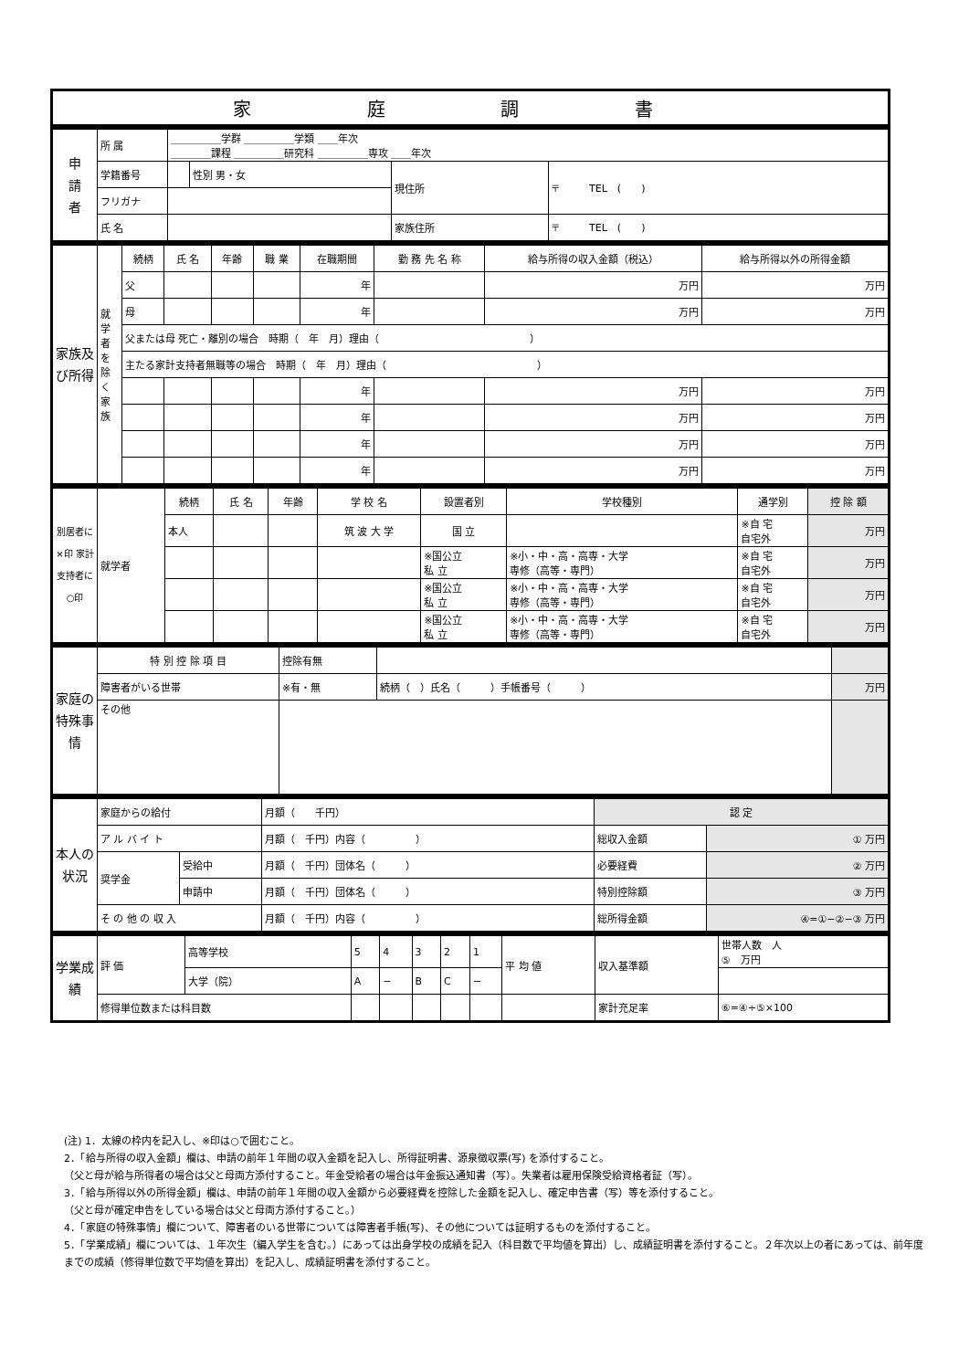| 家 庭 調 書 |
| --- |
| 申 請 者 | 所 属 | ＿＿＿＿＿学群 ＿＿＿＿＿学類 ＿＿年次 ＿＿＿＿課程 ＿＿＿＿＿研究科 ＿＿＿＿＿専攻 ＿＿年次 | | | |
| | 学籍番号 | | 性別 男・女 | 現住所 | 〒 TEL ( ) |
| | フリガナ | | | | |
| | 氏 名 | | | 家族住所 | 〒 TEL ( ) |
| 家族及び所得 | 就学者を除く家族 | 続柄 | 氏 名 | 年齢 | 職 業 | 在職期間 | 勤 務 先 名 称 | 給与所得の収入金額（税込） | 給与所得以外の所得金額 |
| | | 父 | | | | 年 | | 万円 | 万円 |
| | | 母 | | | | 年 | | 万円 | 万円 |
| | | 父または母 死亡・離別の場合 時期（ 年 月）理由（ ） | | | | | | | |
| | | 主たる家計支持者無職等の場合 時期（ 年 月）理由（ ） | | | | | | | |
| | | | | | | 年 | | 万円 | 万円 |
| | | | | | | 年 | | 万円 | 万円 |
| | | | | | | 年 | | 万円 | 万円 |
| | | | | | | 年 | | 万円 | 万円 |
| 別居者に×印 家計支持者に○印 | 就学者 | 続柄 | 氏 名 | 年齢 | 学 校 名 | 設置者別 | 学校種別 | 通学別 | 控 除 額 |
| | | 本人 | | | 筑 波 大 学 | 国 立 | | ※自 宅 自宅外 | 万円 |
| | | | | | | ※国公立 私 立 | ※小・中・高・高専・大学 専修（高等・専門） | ※自 宅 自宅外 | 万円 |
| | | | | | | ※国公立 私 立 | ※小・中・高・高専・大学 専修（高等・専門） | ※自 宅 自宅外 | 万円 |
| | | | | | | ※国公立 私 立 | ※小・中・高・高専・大学 専修（高等・専門） | ※自 宅 自宅外 | 万円 |
| 家庭の特殊事情 | 特 別 控 除 項 目 | 控除有無 | | |
| | 障害者がいる世帯 | ※有・無 | 続柄（ ）氏名（ ）手帳番号（ ） | 万円 |
| | その他 | | | |
| 本人の状況 | 家庭からの給付 | | 月額（ 千円） | 認 定 | |
| | ア ル バ イ ト | | 月額（ 千円）内容（ ） | 総収入金額 | ① 万円 |
| | 奨学金 | 受給中 | 月額（ 千円）団体名（ ） | 必要経費 | ② 万円 |
| | | 申請中 | 月額（ 千円）団体名（ ） | 特別控除額 | ③ 万円 |
| | そ の 他 の 収 入 | | 月額（ 千円）内容（ ） | 総所得金額 | ④=①−②−③ 万円 |
| 学業成績 | 評 価 | 高等学校 | 5 | 4 | 3 | 2 | 1 | 平 均 値 | 収入基準額 | 世帯人数 人 ⑤ 万円 |
| | | 大学（院） | A | − | B | C | − | | | |
| | 修得単位数または科目数 | | | | | | | | 家計充足率 | ⑥=④÷⑤×100 |
(注) 1．太線の枠内を記入し、※印は○で囲むこと。
2．「給与所得の収入金額」欄は、申請の前年１年間の収入金額を記入し、所得証明書、源泉徴収票(写) を添付すること。
（父と母が給与所得者の場合は父と母両方添付すること。年金受給者の場合は年金振込通知書（写）。失業者は雇用保険受給資格者証（写）。
3．「給与所得以外の所得金額」欄は、申請の前年１年間の収入金額から必要経費を控除した金額を記入し、確定申告書（写）等を添付すること。
（父と母が確定申告をしている場合は父と母両方添付すること。）
4．「家庭の特殊事情」欄について、障害者のいる世帯については障害者手帳(写)、その他については証明するものを添付すること。
5．「学業成績」欄については、１年次生（編入学生を含む。）にあっては出身学校の成績を記入（科目数で平均値を算出）し、成績証明書を添付すること。２年次以上の者にあっては、前年度までの成績（修得単位数で平均値を算出）を記入し、成績証明書を添付すること。